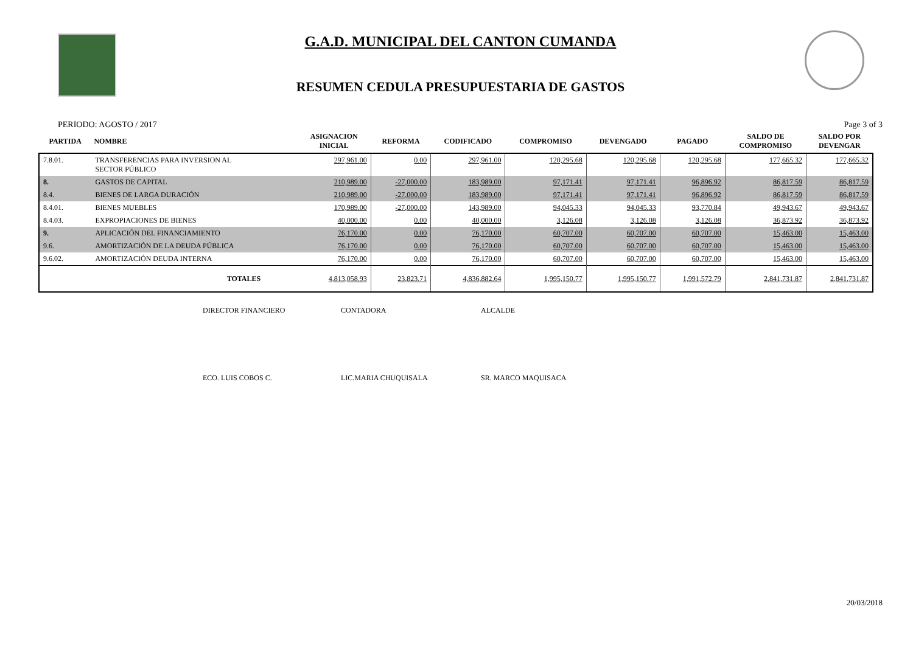G.A.D. MUNICIPAL DEL CANTON CUMANDA
RESUMEN CEDULA PRESUPUESTARIA DE GASTOS
PERIODO: AGOSTO / 2017 Page 3 of 3
| PARTIDA | NOMBRE | ASIGNACION INICIAL | REFORMA | CODIFICADO | COMPROMISO | DEVENGADO | PAGADO | SALDO DE COMPROMISO | SALDO POR DEVENGAR |
| --- | --- | --- | --- | --- | --- | --- | --- | --- | --- |
| 7.8.01. | TRANSFERENCIAS PARA INVERSION AL SECTOR PÚBLICO | 297,961.00 | 0.00 | 297,961.00 | 120,295.68 | 120,295.68 | 120,295.68 | 177,665.32 | 177,665.32 |
| 8. | GASTOS DE CAPITAL | 210,989.00 | -27,000.00 | 183,989.00 | 97,171.41 | 97,171.41 | 96,896.92 | 86,817.59 | 86,817.59 |
| 8.4. | BIENES DE LARGA DURACIÓN | 210,989.00 | -27,000.00 | 183,989.00 | 97,171.41 | 97,171.41 | 96,896.92 | 86,817.59 | 86,817.59 |
| 8.4.01. | BIENES MUEBLES | 170,989.00 | -27,000.00 | 143,989.00 | 94,045.33 | 94,045.33 | 93,770.84 | 49,943.67 | 49,943.67 |
| 8.4.03. | EXPROPIACIONES DE BIENES | 40,000.00 | 0.00 | 40,000.00 | 3,126.08 | 3,126.08 | 3,126.08 | 36,873.92 | 36,873.92 |
| 9. | APLICACIÓN DEL FINANCIAMIENTO | 76,170.00 | 0.00 | 76,170.00 | 60,707.00 | 60,707.00 | 60,707.00 | 15,463.00 | 15,463.00 |
| 9.6. | AMORTIZACIÓN DE LA DEUDA PÚBLICA | 76,170.00 | 0.00 | 76,170.00 | 60,707.00 | 60,707.00 | 60,707.00 | 15,463.00 | 15,463.00 |
| 9.6.02. | AMORTIZACIÓN DEUDA INTERNA | 76,170.00 | 0.00 | 76,170.00 | 60,707.00 | 60,707.00 | 60,707.00 | 15,463.00 | 15,463.00 |
| | TOTALES | 4,813,058.93 | 23,823.71 | 4,836,882.64 | 1,995,150.77 | 1,995,150.77 | 1,991,572.79 | 2,841,731.87 | 2,841,731.87 |
DIRECTOR FINANCIERO CONTADORA ALCALDE
ECO. LUIS COBOS C. LIC.MARIA CHUQUISALA SR. MARCO MAQUISACA
20/03/2018